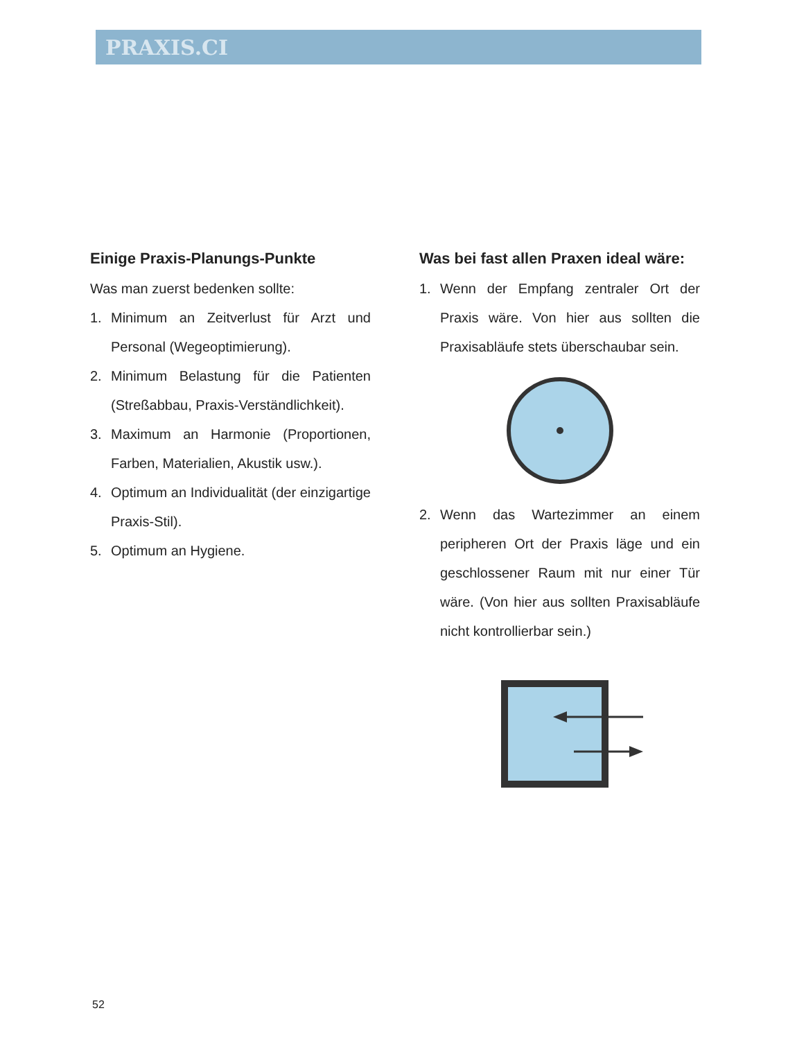PRAXIS.CI
Einige Praxis-Planungs-Punkte
Was man zuerst bedenken sollte:
1. Minimum an Zeitverlust für Arzt und Personal (Wegeoptimierung).
2. Minimum Belastung für die Patienten (Streßabbau, Praxis-Verständlichkeit).
3. Maximum an Harmonie (Proportionen, Farben, Materialien, Akustik usw.).
4. Optimum an Individualität (der einzigartige Praxis-Stil).
5. Optimum an Hygiene.
Was bei fast allen Praxen ideal wäre:
1. Wenn der Empfang zentraler Ort der Praxis wäre. Von hier aus sollten die Praxisabläufe stets überschaubar sein.
2. Wenn das Wartezimmer an einem peripheren Ort der Praxis läge und ein geschlossener Raum mit nur einer Tür wäre. (Von hier aus sollten Praxisabläufe nicht kontrollierbar sein.)
52